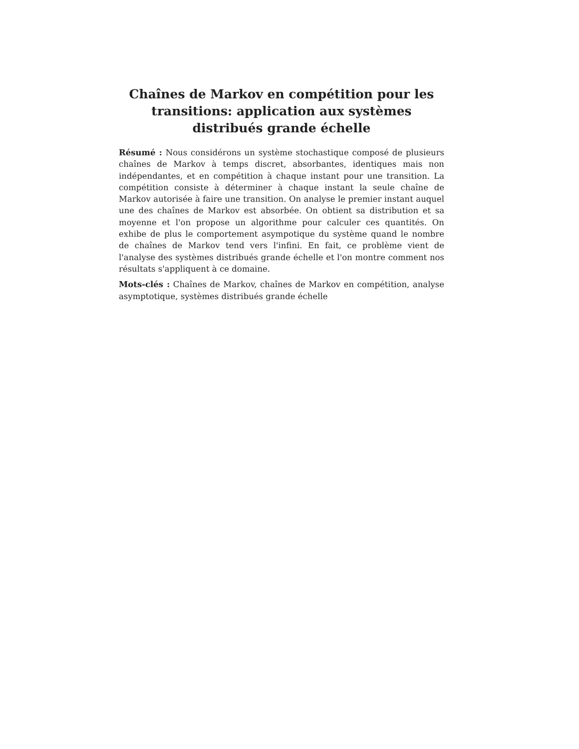Chaînes de Markov en compétition pour les transitions: application aux systèmes distribués grande échelle
Résumé : Nous considérons un système stochastique composé de plusieurs chaînes de Markov à temps discret, absorbantes, identiques mais non indépendantes, et en compétition à chaque instant pour une transition. La compétition consiste à déterminer à chaque instant la seule chaîne de Markov autorisée à faire une transition. On analyse le premier instant auquel une des chaînes de Markov est absorbée. On obtient sa distribution et sa moyenne et l'on propose un algorithme pour calculer ces quantités. On exhibe de plus le comportement asympotique du système quand le nombre de chaînes de Markov tend vers l'infini. En fait, ce problème vient de l'analyse des systèmes distribués grande échelle et l'on montre comment nos résultats s'appliquent à ce domaine.
Mots-clés : Chaînes de Markov, chaînes de Markov en compétition, analyse asymptotique, systèmes distribués grande échelle